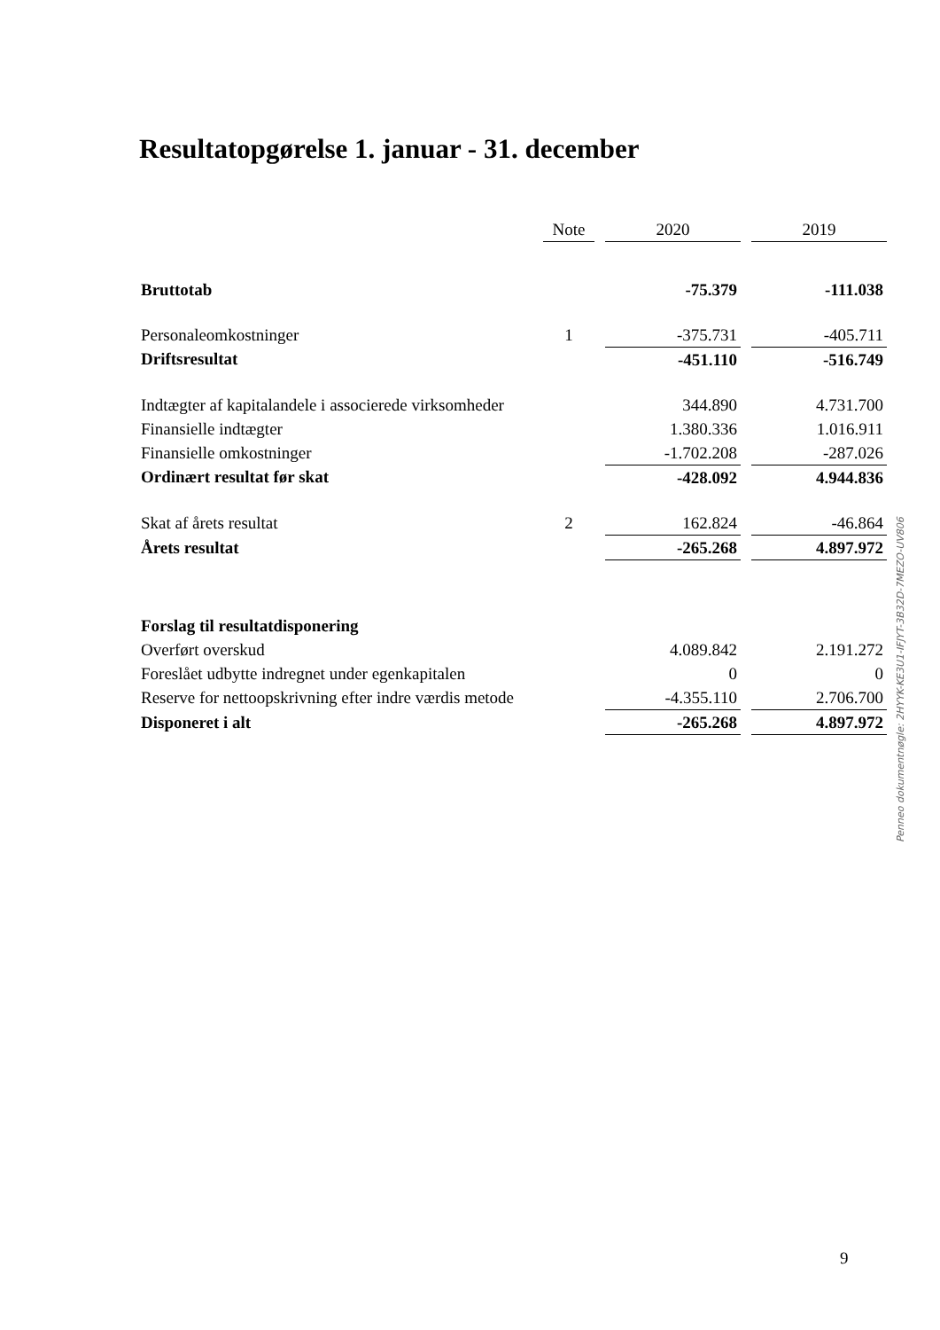Resultatopgørelse 1. januar - 31. december
| | Note | | 2020 | | 2019 |
| Bruttotab | | | -75.379 | | -111.038 |
| Personaleomkostninger | 1 | | -375.731 | | -405.711 |
| Driftsresultat | | | -451.110 | | -516.749 |
| Indtægter af kapitalandele i associerede virksomheder | | | 344.890 | | 4.731.700 |
| Finansielle indtægter | | | 1.380.336 | | 1.016.911 |
| Finansielle omkostninger | | | -1.702.208 | | -287.026 |
| Ordinært resultat før skat | | | -428.092 | | 4.944.836 |
| Skat af årets resultat | 2 | | 162.824 | | -46.864 |
| Årets resultat | | | -265.268 | | 4.897.972 |
| Forslag til resultatdisponering | | | | | |
| Overført overskud | | | 4.089.842 | | 2.191.272 |
| Foreslået udbytte indregnet under egenkapitalen | | | 0 | | 0 |
| Reserve for nettoopskrivning efter indre værdis metode | | | -4.355.110 | | 2.706.700 |
| Disponeret i alt | | | -265.268 | | 4.897.972 |
Penneo dokumentnøgle: 2HYYK-KE3U1-IFJYT-3B32D-7MEZO-UV806
9